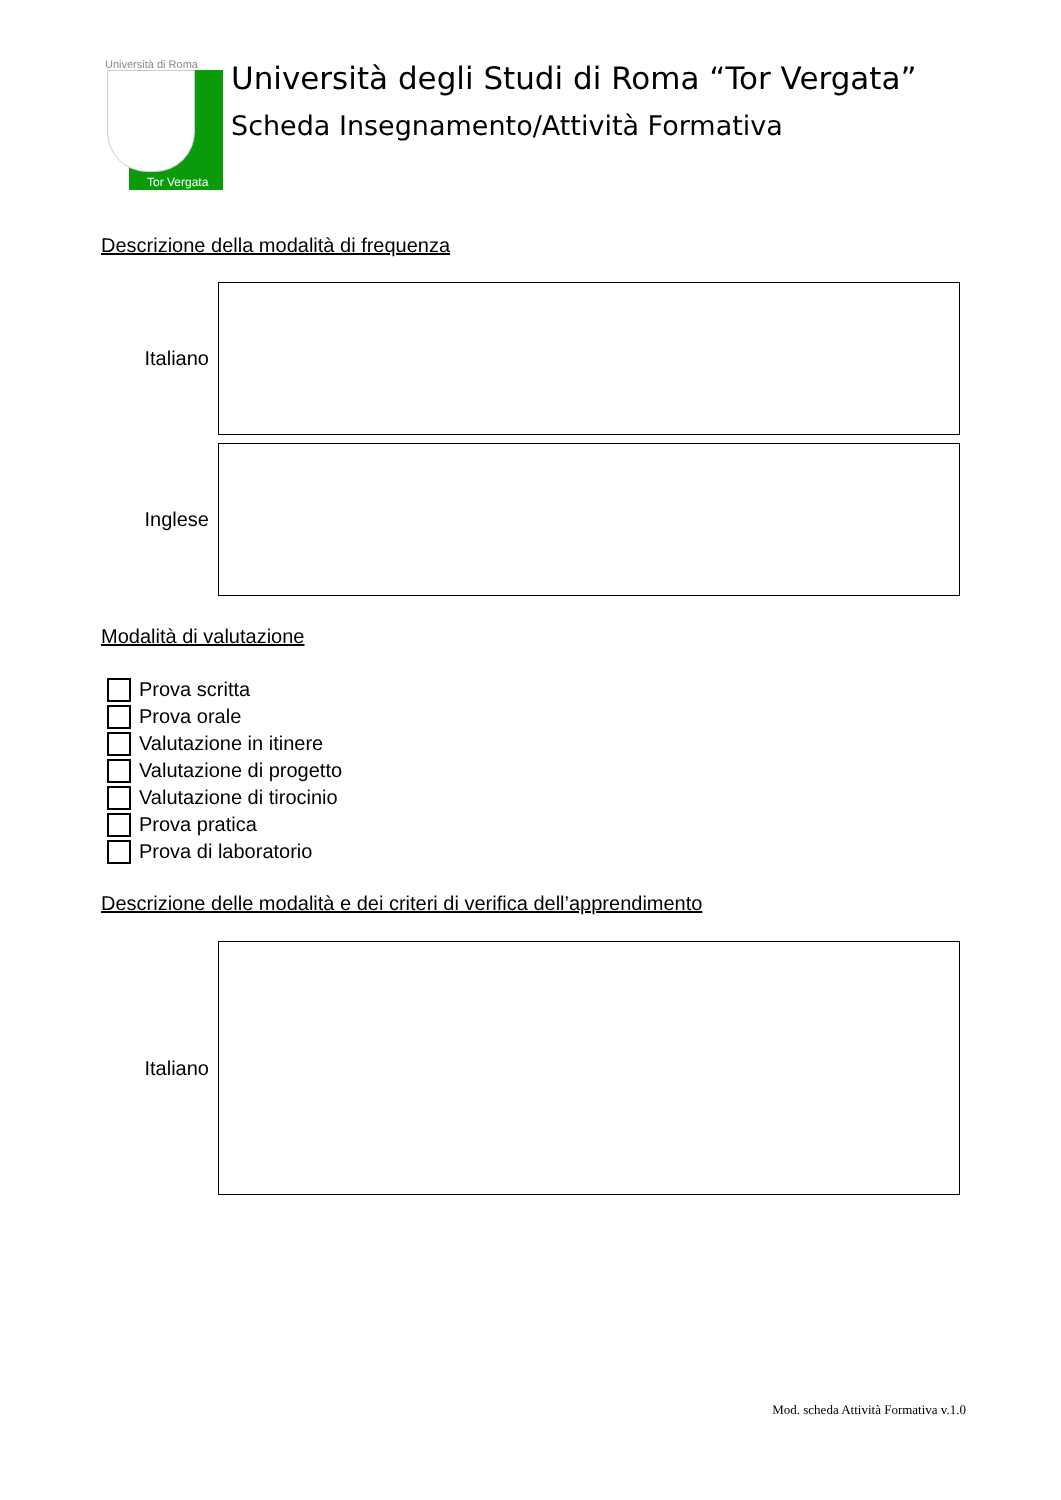Università di Roma
Tor Vergata
Università degli Studi di Roma “Tor Vergata”
Scheda Insegnamento/Attività Formativa
Descrizione della modalità di frequenza
Italiano
Inglese
Modalità di valutazione
Prova scritta
Prova orale
Valutazione in itinere
Valutazione di progetto
Valutazione di tirocinio
Prova pratica
Prova di laboratorio
Descrizione delle modalità e dei criteri di verifica dell’apprendimento
Italiano
Mod. scheda Attività Formativa v.1.0